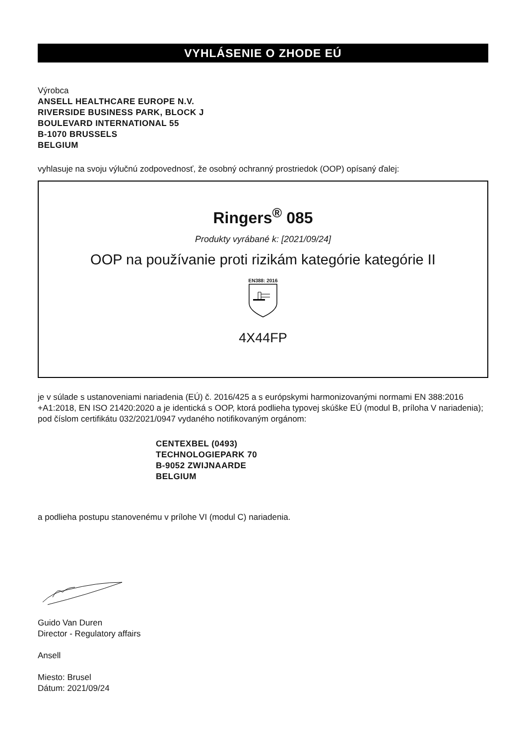VYHLÁSENIE O ZHODE EÚ
Výrobca
ANSELL HEALTHCARE EUROPE N.V.
RIVERSIDE BUSINESS PARK, BLOCK J
BOULEVARD INTERNATIONAL 55
B-1070 BRUSSELS
BELGIUM
vyhlasuje na svoju výlučnú zodpovednosť, že osobný ochranný prostriedok (OOP) opísaný ďalej:
Ringers<sup>®</sup> 085
Produkty vyrábané k: [2021/09/24]
OOP na používanie proti rizikám kategórie kategórie II
EN388: 2016
4X44FP
je v súlade s ustanoveniami nariadenia (EÚ) č. 2016/425 a s európskymi harmonizovanými normami EN 388:2016 +A1:2018, EN ISO 21420:2020 a je identická s OOP, ktorá podlieha typovej skúške EÚ (modul B, príloha V nariadenia); pod číslom certifikátu 032/2021/0947 vydaného notifikovaným orgánom:
CENTEXBEL (0493)
TECHNOLOGIEPARK 70
B-9052 ZWIJNAARDE
BELGIUM
a podlieha postupu stanovenému v prílohe VI (modul C) nariadenia.
Guido Van Duren
Director - Regulatory affairs
Ansell
Miesto: Brusel
Dátum: 2021/09/24